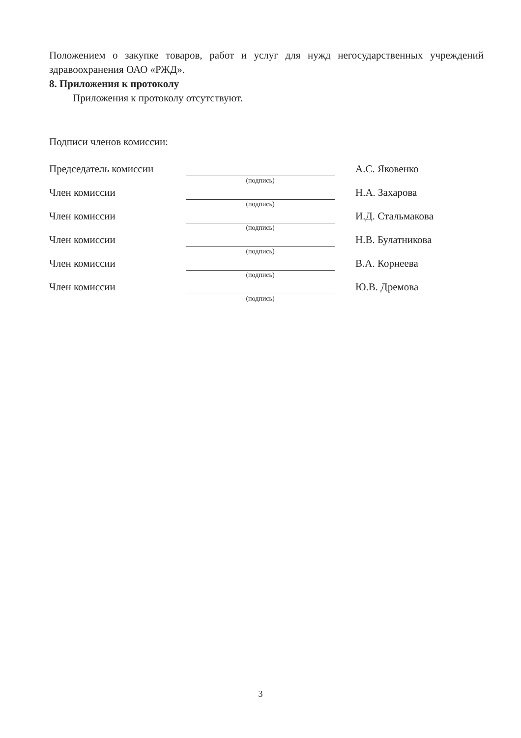Положением о закупке товаров, работ и услуг для нужд негосударственных учреждений здравоохранения ОАО «РЖД».
8. Приложения к протоколу
Приложения к протоколу отсутствуют.
Подписи членов комиссии:
Председатель комиссии
(подпись)
А.С. Яковенко
Член комиссии
(подпись)
Н.А. Захарова
Член комиссии
(подпись)
И.Д. Стальмакова
Член комиссии
(подпись)
Н.В. Булатникова
Член комиссии
(подпись)
В.А. Корнеева
Член комиссии
(подпись)
Ю.В. Дремова
3